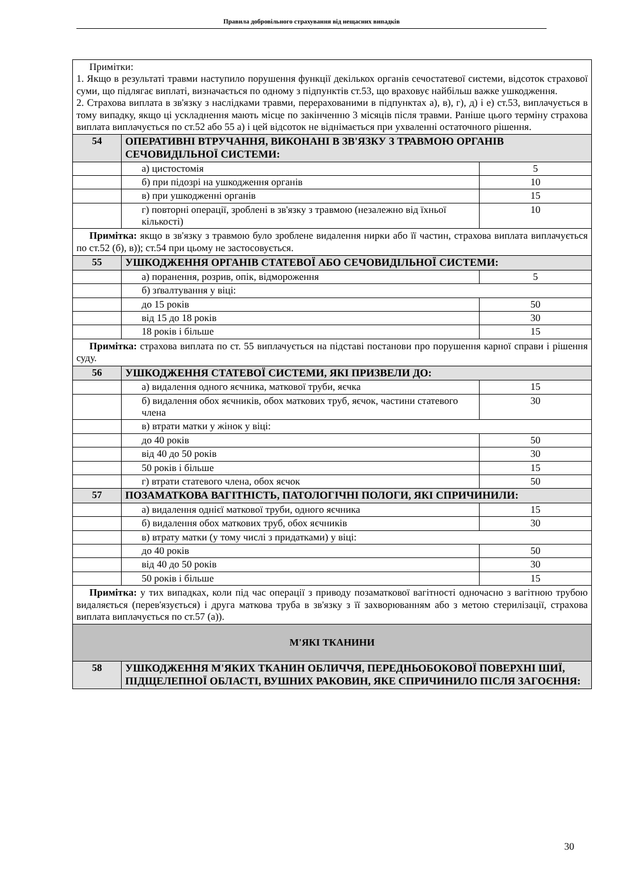Правила добровільного страхування від нещасних випадків
| Примітки: 1. Якщо в результаті травми наступило порушення функції декількох органів сечостатевої системи, відсоток страхової суми, що підлягає виплаті, визначається по одному з підпунктів ст.53, що враховує найбільш важке ушкодження. 2. Страхова виплата в зв'язку з наслідками травми, перерахованими в підпунктах а), в), г), д) і е) ст.53, виплачується в тому випадку, якщо ці ускладнення мають місце по закінченню 3 місяців після травми. Раніше цього терміну страхова виплата виплачується по ст.52 або 55 а) і цей відсоток не віднімається при ухваленні остаточного рішення. | | |
| 54 | ОПЕРАТИВНІ ВТРУЧАННЯ, ВИКОНАНІ В ЗВ'ЯЗКУ З ТРАВМОЮ ОРГАНІВ СЕЧОВИДІЛЬНОЇ СИСТЕМИ: | |
| | а) цистостомія | 5 |
| | б) при підозрі на ушкодження органів | 10 |
| | в) при ушкодженні органів | 15 |
| | г) повторні операції, зроблені в зв'язку з травмою (незалежно від їхньої кількості) | 10 |
| Примітка: якщо в зв'язку з травмою було зроблене видалення нирки або її частин, страхова виплата виплачується по ст.52 (б), в)); ст.54 при цьому не застосовується. | | |
| 55 | УШКОДЖЕННЯ ОРГАНІВ СТАТЕВОЇ АБО СЕЧОВИДІЛЬНОЇ СИСТЕМИ: | |
| | а) поранення, розрив, опік, відмороження | 5 |
| | б) зґвалтування у віці: | |
| | до 15 років | 50 |
| | від 15 до 18 років | 30 |
| | 18 років і більше | 15 |
| Примітка: страхова виплата по ст. 55 виплачується на підставі постанови про порушення карної справи і рішення суду. | | |
| 56 | УШКОДЖЕННЯ СТАТЕВОЇ СИСТЕМИ, ЯКІ ПРИЗВЕЛИ ДО: | |
| | а) видалення одного яєчника, маткової труби, яєчка | 15 |
| | б) видалення обох яєчників, обох маткових труб, яєчок, частини статевого члена | 30 |
| | в) втрати матки у жінок у віці: | |
| | до 40 років | 50 |
| | від 40 до 50 років | 30 |
| | 50 років і більше | 15 |
| | г) втрати статевого члена, обох яєчок | 50 |
| 57 | ПОЗАМАТКОВА ВАГІТНІСТЬ, ПАТОЛОГІЧНІ ПОЛОГИ, ЯКІ СПРИЧИНИЛИ: | |
| | а) видалення однієї маткової труби, одного яєчника | 15 |
| | б) видалення обох маткових труб, обох яєчників | 30 |
| | в) втрату матки (у тому числі з придатками) у віці: | |
| | до 40 років | 50 |
| | від 40 до 50 років | 30 |
| | 50 років і більше | 15 |
| Примітка: у тих випадках, коли під час операції з приводу позаматкової вагітності одночасно з вагітною трубою видаляється (перев'язується) і друга маткова труба в зв'язку з її захворюванням або з метою стерилізації, страхова виплата виплачується по ст.57 (а)). | | |
| М'ЯКІ ТКАНИНИ | | |
| 58 | УШКОДЖЕННЯ М'ЯКИХ ТКАНИН ОБЛИЧЧЯ, ПЕРЕДНЬОБОКОВОЇ ПОВЕРХНІ ШИЇ, ПІДЩЕЛЕПНОЇ ОБЛАСТІ, ВУШНИХ РАКОВИН, ЯКЕ СПРИЧИНИЛО ПІСЛЯ ЗАГОЄННЯ: | |
30